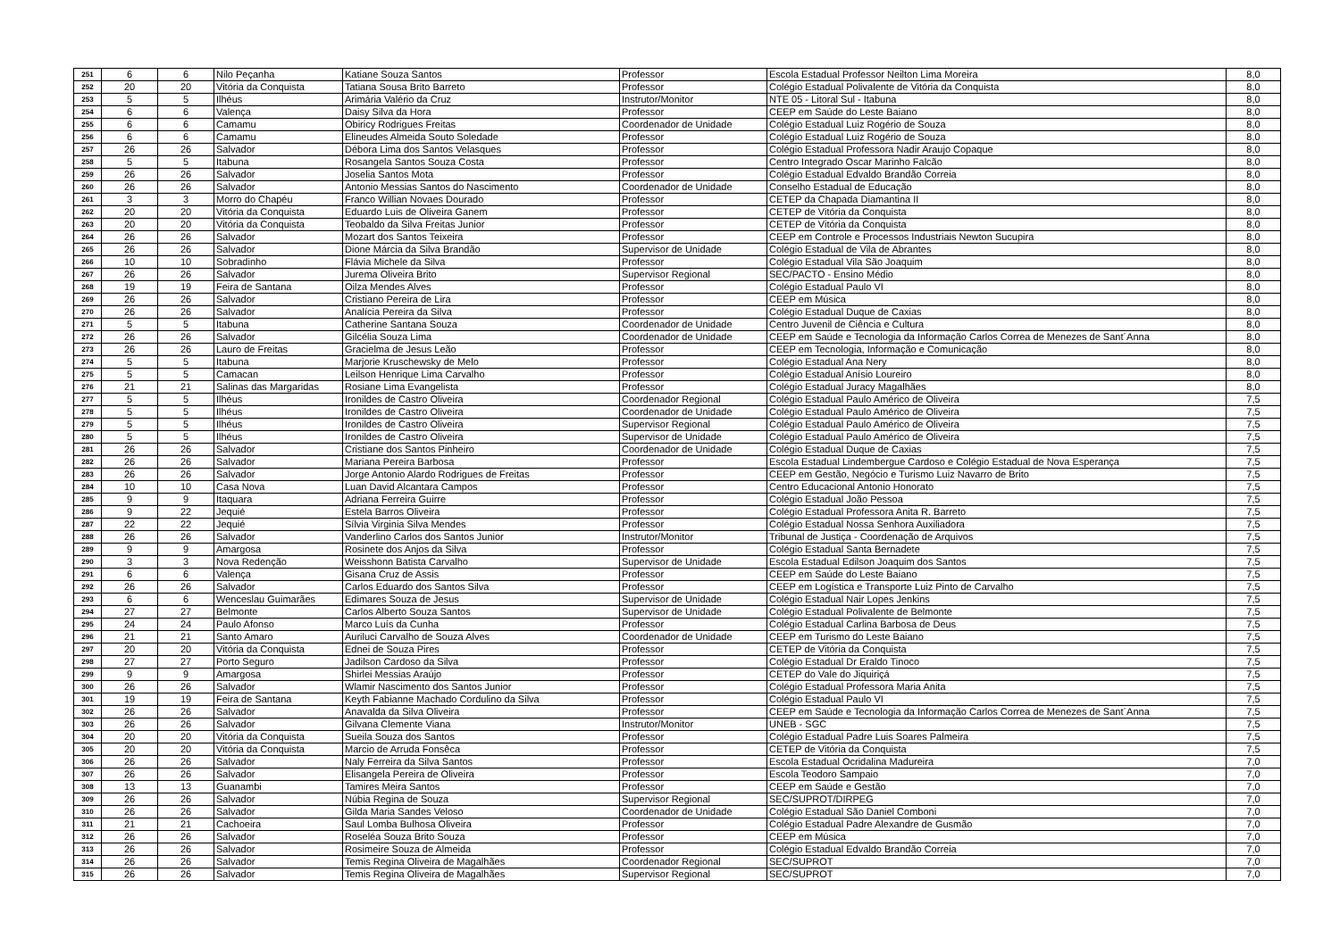| 251 | 6 | 6 | Nilo Peçanha | Katiane Souza Santos | Professor | Escola Estadual Professor Neilton Lima Moreira | 8,0 |
| 252 | 20 | 20 | Vitória da Conquista | Tatiana Sousa Brito Barreto | Professor | Colégio Estadual Polivalente de Vitória da Conquista | 8,0 |
| 253 | 5 | 5 | Ilhéus | Arimária Valério da Cruz | Instrutor/Monitor | NTE 05 - Litoral Sul - Itabuna | 8,0 |
| 254 | 6 | 6 | Valença | Daisy Silva da Hora | Professor | CEEP em Saúde do Leste Baiano | 8,0 |
| 255 | 6 | 6 | Camamu | Obiricy Rodrigues Freitas | Coordenador de Unidade | Colégio Estadual Luiz Rogério de Souza | 8,0 |
| 256 | 6 | 6 | Camamu | Elineudes Almeida Souto Soledade | Professor | Colégio Estadual Luiz Rogério de Souza | 8,0 |
| 257 | 26 | 26 | Salvador | Débora Lima dos Santos Velasques | Professor | Colégio Estadual Professora Nadir Araujo Copaque | 8,0 |
| 258 | 5 | 5 | Itabuna | Rosangela Santos Souza Costa | Professor | Centro Integrado Oscar Marinho Falcão | 8,0 |
| 259 | 26 | 26 | Salvador | Joselia Santos Mota | Professor | Colégio Estadual Edvaldo Brandão Correia | 8,0 |
| 260 | 26 | 26 | Salvador | Antonio Messias Santos do Nascimento | Coordenador de Unidade | Conselho Estadual de Educação | 8,0 |
| 261 | 3 | 3 | Morro do Chapéu | Franco Willian Novaes Dourado | Professor | CETEP da Chapada Diamantina II | 8,0 |
| 262 | 20 | 20 | Vitória da Conquista | Eduardo Luis de Oliveira Ganem | Professor | CETEP de Vitória da Conquista | 8,0 |
| 263 | 20 | 20 | Vitória da Conquista | Teobaldo da Silva Freitas Junior | Professor | CETEP de Vitória da Conquista | 8,0 |
| 264 | 26 | 26 | Salvador | Mozart dos Santos Teixeira | Professor | CEEP em Controle e Processos Industriais Newton Sucupira | 8,0 |
| 265 | 26 | 26 | Salvador | Dione Márcia da Silva Brandão | Supervisor de Unidade | Colégio Estadual de Vila de Abrantes | 8,0 |
| 266 | 10 | 10 | Sobradinho | Flávia Michele da Silva | Professor | Colégio Estadual Vila São Joaquim | 8,0 |
| 267 | 26 | 26 | Salvador | Jurema Oliveira Brito | Supervisor Regional | SEC/PACTO - Ensino Médio | 8,0 |
| 268 | 19 | 19 | Feira de Santana | Oilza Mendes Alves | Professor | Colégio Estadual Paulo VI | 8,0 |
| 269 | 26 | 26 | Salvador | Cristiano Pereira de Lira | Professor | CEEP em Música | 8,0 |
| 270 | 26 | 26 | Salvador | Analícia Pereira da Silva | Professor | Colégio Estadual Duque de Caxias | 8,0 |
| 271 | 5 | 5 | Itabuna | Catherine Santana Souza | Coordenador de Unidade | Centro Juvenil de Ciência e Cultura | 8,0 |
| 272 | 26 | 26 | Salvador | Gilcélia Souza Lima | Coordenador de Unidade | CEEP em Saúde e Tecnologia da Informação Carlos Correa de Menezes de Sant´Anna | 8,0 |
| 273 | 26 | 26 | Lauro de Freitas | Gracielma de Jesus Leão | Professor | CEEP em Tecnologia, Informação e Comunicação | 8,0 |
| 274 | 5 | 5 | Itabuna | Marjorie Kruschewsky de Melo | Professor | Colégio Estadual Ana Nery | 8,0 |
| 275 | 5 | 5 | Camacan | Leilson Henrique Lima Carvalho | Professor | Colégio Estadual Anísio Loureiro | 8,0 |
| 276 | 21 | 21 | Salinas das Margaridas | Rosiane Lima Evangelista | Professor | Colégio Estadual Juracy Magalhães | 8,0 |
| 277 | 5 | 5 | Ilhéus | Ironildes de Castro Oliveira | Coordenador Regional | Colégio Estadual Paulo Américo de Oliveira | 7,5 |
| 278 | 5 | 5 | Ilhéus | Ironildes de Castro Oliveira | Coordenador de Unidade | Colégio Estadual Paulo Américo de Oliveira | 7,5 |
| 279 | 5 | 5 | Ilhéus | Ironildes de Castro Oliveira | Supervisor Regional | Colégio Estadual Paulo Américo de Oliveira | 7,5 |
| 280 | 5 | 5 | Ilhéus | Ironildes de Castro Oliveira | Supervisor de Unidade | Colégio Estadual Paulo Américo de Oliveira | 7,5 |
| 281 | 26 | 26 | Salvador | Cristiane dos Santos Pinheiro | Coordenador de Unidade | Colégio Estadual Duque de Caxias | 7,5 |
| 282 | 26 | 26 | Salvador | Mariana Pereira Barbosa | Professor | Escola Estadual Lindembergue Cardoso e Colégio Estadual de Nova Esperança | 7,5 |
| 283 | 26 | 26 | Salvador | Jorge Antonio Alardo Rodrigues de Freitas | Professor | CEEP em Gestão, Negócio e Turismo Luiz Navarro de Brito | 7,5 |
| 284 | 10 | 10 | Casa Nova | Luan David Alcantara Campos | Professor | Centro Educacional Antonio Honorato | 7,5 |
| 285 | 9 | 9 | Itaquara | Adriana Ferreira Guirre | Professor | Colégio Estadual João Pessoa | 7,5 |
| 286 | 9 | 22 | Jequié | Estela Barros Oliveira | Professor | Colégio Estadual Professora Anita R. Barreto | 7,5 |
| 287 | 22 | 22 | Jequié | Sílvia Virginia Silva Mendes | Professor | Colégio Estadual Nossa Senhora Auxiliadora | 7,5 |
| 288 | 26 | 26 | Salvador | Vanderlino Carlos dos Santos Junior | Instrutor/Monitor | Tribunal de Justiça - Coordenação de Arquivos | 7,5 |
| 289 | 9 | 9 | Amargosa | Rosinete dos Anjos da Silva | Professor | Colégio Estadual Santa Bernadete | 7,5 |
| 290 | 3 | 3 | Nova Redenção | Weisshonn Batista Carvalho | Supervisor de Unidade | Escola Estadual Edilson Joaquim dos Santos | 7,5 |
| 291 | 6 | 6 | Valença | Gisana Cruz de Assis | Professor | CEEP em Saúde do Leste Baiano | 7,5 |
| 292 | 26 | 26 | Salvador | Carlos Eduardo dos Santos Silva | Professor | CEEP em Logística e Transporte Luiz Pinto de Carvalho | 7,5 |
| 293 | 6 | 6 | Wenceslau Guimarães | Edimares Souza de Jesus | Supervisor de Unidade | Colégio Estadual Nair Lopes Jenkins | 7,5 |
| 294 | 27 | 27 | Belmonte | Carlos Alberto Souza Santos | Supervisor de Unidade | Colégio Estadual Polivalente de Belmonte | 7,5 |
| 295 | 24 | 24 | Paulo Afonso | Marco Luís da Cunha | Professor | Colégio Estadual Carlina Barbosa de Deus | 7,5 |
| 296 | 21 | 21 | Santo Amaro | Auriluci Carvalho de Souza Alves | Coordenador de Unidade | CEEP em Turismo do Leste Baiano | 7,5 |
| 297 | 20 | 20 | Vitória da Conquista | Ednei de Souza Pires | Professor | CETEP de Vitória da Conquista | 7,5 |
| 298 | 27 | 27 | Porto Seguro | Jadilson Cardoso da Silva | Professor | Colégio Estadual Dr Eraldo Tinoco | 7,5 |
| 299 | 9 | 9 | Amargosa | Shirlei Messias Araújo | Professor | CETEP do Vale do Jiquiriçá | 7,5 |
| 300 | 26 | 26 | Salvador | Wlamir Nascimento dos Santos Junior | Professor | Colégio Estadual Professora Maria Anita | 7,5 |
| 301 | 19 | 19 | Feira de Santana | Keyth Fabianne Machado Cordulino da Silva | Professor | Colégio Estadual Paulo VI | 7,5 |
| 302 | 26 | 26 | Salvador | Anavalda da Silva Oliveira | Professor | CEEP em Saúde e Tecnologia da Informação Carlos Correa de Menezes de Sant´Anna | 7,5 |
| 303 | 26 | 26 | Salvador | Gilvana Clemente Viana | Instrutor/Monitor | UNEB - SGC | 7,5 |
| 304 | 20 | 20 | Vitória da Conquista | Sueila Souza dos Santos | Professor | Colégio Estadual Padre Luis Soares Palmeira | 7,5 |
| 305 | 20 | 20 | Vitória da Conquista | Marcio de Arruda Fonsêca | Professor | CETEP de Vitória da Conquista | 7,5 |
| 306 | 26 | 26 | Salvador | Naly Ferreira da Silva Santos | Professor | Escola Estadual Ocridalina Madureira | 7,0 |
| 307 | 26 | 26 | Salvador | Elisangela Pereira de Oliveira | Professor | Escola Teodoro Sampaio | 7,0 |
| 308 | 13 | 13 | Guanambi | Tamires Meira Santos | Professor | CEEP em Saúde e Gestão | 7,0 |
| 309 | 26 | 26 | Salvador | Núbia Regina de Souza | Supervisor Regional | SEC/SUPROT/DIRPEG | 7,0 |
| 310 | 26 | 26 | Salvador | Gilda Maria Sandes Veloso | Coordenador de Unidade | Colégio Estadual São Daniel Comboni | 7,0 |
| 311 | 21 | 21 | Cachoeira | Saul Lomba Bulhosa Oliveira | Professor | Colégio Estadual Padre Alexandre de Gusmão | 7,0 |
| 312 | 26 | 26 | Salvador | Roseléa Souza Brito Souza | Professor | CEEP em Música | 7,0 |
| 313 | 26 | 26 | Salvador | Rosimeire Souza de Almeida | Professor | Colégio Estadual Edvaldo Brandão Correia | 7,0 |
| 314 | 26 | 26 | Salvador | Temis Regina Oliveira de Magalhães | Coordenador Regional | SEC/SUPROT | 7,0 |
| 315 | 26 | 26 | Salvador | Temis Regina Oliveira de Magalhães | Supervisor Regional | SEC/SUPROT | 7,0 |